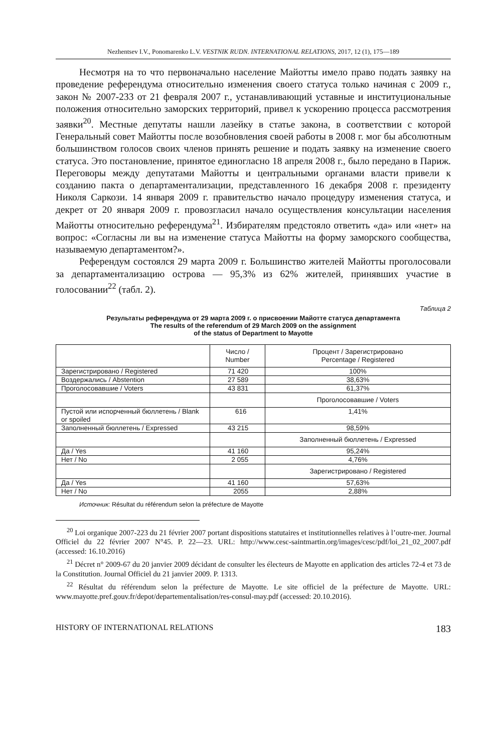Nezhentsev I.V., Ponomarenko L.V. VESTNIK RUDN. INTERNATIONAL RELATIONS, 2017, 12 (1), 175—189
Несмотря на то что первоначально население Майотты имело право подать заявку на проведение референдума относительно изменения своего статуса только начиная с 2009 г., закон № 2007-233 от 21 февраля 2007 г., устанавливающий уставные и институциональные положения относительно заморских территорий, привел к ускорению процесса рассмотрения заявки<sup>20</sup>. Местные депутаты нашли лазейку в статье закона, в соответствии с которой Генеральный совет Майотты после возобновления своей работы в 2008 г. мог бы абсолютным большинством голосов своих членов принять решение и подать заявку на изменение своего статуса. Это постановление, принятое единогласно 18 апреля 2008 г., было передано в Париж. Переговоры между депутатами Майотты и центральными органами власти привели к созданию пакта о департаментализации, представленного 16 декабря 2008 г. президенту Николя Саркози. 14 января 2009 г. правительство начало процедуру изменения статуса, и декрет от 20 января 2009 г. провозгласил начало осуществления консультации населения Майотты относительно референдума<sup>21</sup>. Избирателям предстояло ответить «да» или «нет» на вопрос: «Согласны ли вы на изменение статуса Майотты на форму заморского сообщества, называемую департаментом?».
Референдум состоялся 29 марта 2009 г. Большинство жителей Майотты проголосовали за департаментализацию острова — 95,3% из 62% жителей, принявших участие в голосовании<sup>22</sup> (табл. 2).
Таблица 2
Результаты референдума от 29 марта 2009 г. о присвоении Майотте статуса департамента
The results of the referendum of 29 March 2009 on the assignment
of the status of Department to Mayotte
| | Число / Number | Процент / Зарегистрировано Percentage / Registered |
| --- | --- | --- |
| Зарегистрировано / Registered | 71 420 | 100% |
| Воздержались / Abstention | 27 589 | 38,63% |
| Проголосовавшие / Voters | 43 831 | 61,37% |
| | | Проголосовавшие / Voters |
| Пустой или испорченный бюллетень / Blank or spoiled | 616 | 1,41% |
| Заполненный бюллетень / Expressed | 43 215 | 98,59% |
| | | Заполненный бюллетень / Expressed |
| Да / Yes | 41 160 | 95,24% |
| Нет / No | 2 055 | 4,76% |
| | | Зарегистрировано / Registered |
| Да / Yes | 41 160 | 57,63% |
| Нет / No | 2055 | 2,88% |
Источник: Résultat du référendum selon la préfecture de Mayotte
<sup>20</sup> Loi organique 2007-223 du 21 février 2007 portant dispositions statutaires et institutionnelles relatives à l’outre-mer. Journal Officiel du 22 février 2007 N°45. P. 22—23. URL: http://www.cesc-saintmartin.org/images/cesc/pdf/loi_21_02_2007.pdf (accessed: 16.10.2016)
<sup>21</sup> Décret n° 2009-67 du 20 janvier 2009 décidant de consulter les électeurs de Mayotte en application des articles 72-4 et 73 de la Constitution. Journal Officiel du 21 janvier 2009. P. 1313.
<sup>22</sup> Résultat du référendum selon la préfecture de Mayotte. Le site officiel de la préfecture de Mayotte. URL: www.mayotte.pref.gouv.fr/depot/departementalisation/res-consul-may.pdf (accessed: 20.10.2016).
HISTORY OF INTERNATIONAL RELATIONS 183